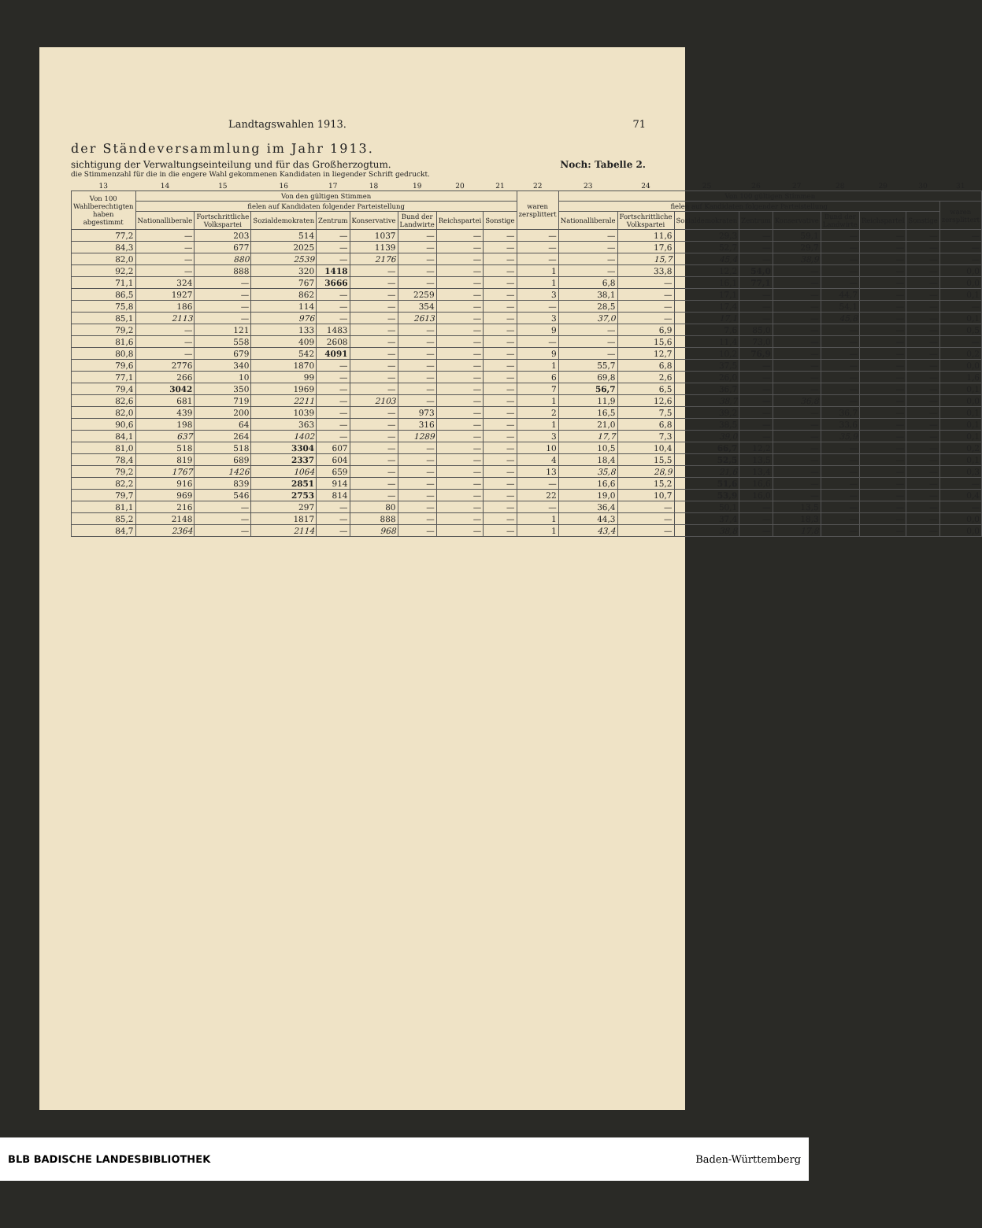Landtagswahlen 1913. 71
der Ständeversammlung im Jahr 1913.
sichtigung der Verwaltungseinteilung und für das Großherzogtum. Noch: Tabelle 2.
die Stimmenzahl für die in die engere Wahl gekommenen Kandidaten in liegender Schrift gedruckt.
| 13 | 14 | 15 | 16 | 17 | 18 | 19 | 20 | 21 | 22 | 23 | 24 | 25 | 26 | 27 | 28 | 29 | 30 | 31 |
| Von 100 Wahlberechtigten haben abgestimmt | Von den gültigen Stimmen | | | | | | | | waren zersplittert | Von 100 gültigen Stimmen | | | | | | | | |
| | fielen auf Kandidaten folgender Parteistellung | | | | | | | | | fielen auf Kandidaten folgender Parteistellung | | | | | | | | waren zersplittert |
| | Nationalliberale | Fortschrittliche Volkspartei | Sozialdemokraten | Zentrum | Konservative | Bund der Landwirte | Reichspartei | Sonstige | | Nationalliberale | Fortschrittliche Volkspartei | Sozialdemokraten | Zentrum | Konservative | Bund der Landwirte | Reichspartei | Sonstige | |
| 77,2 | — | 203 | 514 | — | 1037 | — | — | — | — | — | 11,6 | 29,3 | — | 59,1 | — | — | — | — |
| 84,3 | — | 677 | 2025 | — | 1139 | — | — | — | — | — | 17,6 | 52,7 | — | 29,7 | — | — | — | — |
| 82,0 | — | 880 | 2539 | — | 2176 | — | — | — | — | — | 15,7 | 45,4 | — | 38,9 | — | — | — | — |
| 92,2 | — | 888 | 320 | 1418 | — | — | — | — | 1 | — | 33,8 | 12,2 | 54,0 | — | — | — | — | 0,0 |
| 71,1 | 324 | — | 767 | 3666 | — | — | — | — | 1 | 6,8 | — | 16,1 | 77,1 | — | — | — | — | 0,0 |
| 86,5 | 1927 | — | 862 | — | — | 2259 | — | — | 3 | 38,1 | — | 17,1 | — | — | 44,7 | — | — | 0,1 |
| 75,8 | 186 | — | 114 | — | — | 354 | — | — | — | 28,5 | — | 17,4 | — | — | 54,1 | — | — | — |
| 85,1 | 2113 | — | 976 | — | — | 2613 | — | — | 3 | 37,0 | — | 17,1 | — | — | 45,8 | — | — | 0,1 |
| 79,2 | — | 121 | 133 | 1483 | — | — | — | — | 9 | — | 6,9 | 7,6 | 85,0 | — | — | — | — | 0,5 |
| 81,6 | — | 558 | 409 | 2608 | — | — | — | — | — | — | 15,6 | 11,4 | 73,0 | — | — | — | — | — |
| 80,8 | — | 679 | 542 | 4091 | — | — | — | — | 9 | — | 12,7 | 10,2 | 76,9 | — | — | — | — | 0,2 |
| 79,6 | 2776 | 340 | 1870 | — | — | — | — | — | 1 | 55,7 | 6,8 | 37,5 | — | — | — | — | — | 0,0 |
| 77,1 | 266 | 10 | 99 | — | — | — | — | — | 6 | 69,8 | 2,6 | 26,0 | — | — | — | — | — | 1,6 |
| 79,4 | 3042 | 350 | 1969 | — | — | — | — | — | 7 | 56,7 | 6,5 | 36,7 | — | — | — | — | — | 0,1 |
| 82,6 | 681 | 719 | 2211 | — | 2103 | — | — | — | 1 | 11,9 | 12,6 | 38,7 | — | 36,8 | — | — | — | 0,0 |
| 82,0 | 439 | 200 | 1039 | — | — | 973 | — | — | 2 | 16,5 | 7,5 | 39,2 | — | — | 36,7 | — | — | 0,1 |
| 90,6 | 198 | 64 | 363 | — | — | 316 | — | — | 1 | 21,0 | 6,8 | 38,5 | — | — | 33,6 | — | — | 0,1 |
| 84,1 | 637 | 264 | 1402 | — | — | 1289 | — | — | 3 | 17,7 | 7,3 | 39,0 | — | — | 35,9 | — | — | 0,1 |
| 81,0 | 518 | 518 | 3304 | 607 | — | — | — | — | 10 | 10,5 | 10,4 | 66,7 | 12,2 | — | — | — | — | 0,2 |
| 78,4 | 819 | 689 | 2337 | 604 | — | — | — | — | 4 | 18,4 | 15,5 | 52,5 | 13,5 | — | — | — | — | 0,1 |
| 79,2 | 1767 | 1426 | 1064 | 659 | — | — | — | — | 13 | 35,8 | 28,9 | 21,6 | 13,4 | — | — | — | — | 0,3 |
| 82,2 | 916 | 839 | 2851 | 914 | — | — | — | — | — | 16,6 | 15,2 | 51,6 | 16,6 | — | — | — | — | — |
| 79,7 | 969 | 546 | 2753 | 814 | — | — | — | — | 22 | 19,0 | 10,7 | 53,9 | 16,0 | — | — | — | — | 0,4 |
| 81,1 | 216 | — | 297 | — | 80 | — | — | — | — | 36,4 | — | 50,1 | — | 13,5 | — | — | — | — |
| 85,2 | 2148 | — | 1817 | — | 888 | — | — | — | 1 | 44,3 | — | 37,4 | — | 18,3 | — | — | — | 0,0 |
| 84,7 | 2364 | — | 2114 | — | 968 | — | — | — | 1 | 43,4 | — | 38,8 | — | 17,8 | — | — | — | 0,0 |
BLB BADISCHE LANDESBIBLIOTHEK Baden-Württemberg